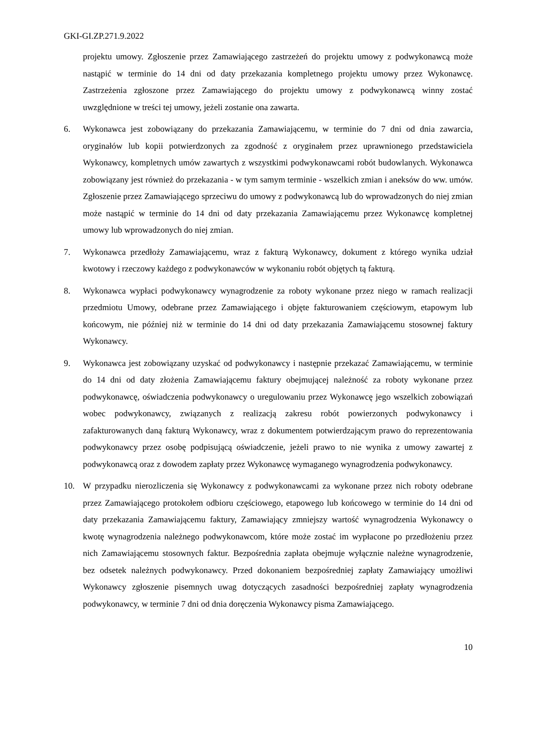GKI-GI.ZP.271.9.2022
projektu umowy. Zgłoszenie przez Zamawiającego zastrzeżeń do projektu umowy z podwykonawcą może nastąpić w terminie do 14 dni od daty przekazania kompletnego projektu umowy przez Wykonawcę. Zastrzeżenia zgłoszone przez Zamawiającego do projektu umowy z podwykonawcą winny zostać uwzględnione w treści tej umowy, jeżeli zostanie ona zawarta.
6. Wykonawca jest zobowiązany do przekazania Zamawiającemu, w terminie do 7 dni od dnia zawarcia, oryginałów lub kopii potwierdzonych za zgodność z oryginałem przez uprawnionego przedstawiciela Wykonawcy, kompletnych umów zawartych z wszystkimi podwykonawcami robót budowlanych. Wykonawca zobowiązany jest również do przekazania - w tym samym terminie - wszelkich zmian i aneksów do ww. umów. Zgłoszenie przez Zamawiającego sprzeciwu do umowy z podwykonawcą lub do wprowadzonych do niej zmian może nastąpić w terminie do 14 dni od daty przekazania Zamawiającemu przez Wykonawcę kompletnej umowy lub wprowadzonych do niej zmian.
7. Wykonawca przedłoży Zamawiającemu, wraz z fakturą Wykonawcy, dokument z którego wynika udział kwotowy i rzeczowy każdego z podwykonawców w wykonaniu robót objętych tą fakturą.
8. Wykonawca wypłaci podwykonawcy wynagrodzenie za roboty wykonane przez niego w ramach realizacji przedmiotu Umowy, odebrane przez Zamawiającego i objęte fakturowaniem częściowym, etapowym lub końcowym, nie później niż w terminie do 14 dni od daty przekazania Zamawiającemu stosownej faktury Wykonawcy.
9. Wykonawca jest zobowiązany uzyskać od podwykonawcy i następnie przekazać Zamawiającemu, w terminie do 14 dni od daty złożenia Zamawiającemu faktury obejmującej należność za roboty wykonane przez podwykonawcę, oświadczenia podwykonawcy o uregulowaniu przez Wykonawcę jego wszelkich zobowiązań wobec podwykonawcy, związanych z realizacją zakresu robót powierzonych podwykonawcy i zafakturowanych daną fakturą Wykonawcy, wraz z dokumentem potwierdzającym prawo do reprezentowania podwykonawcy przez osobę podpisującą oświadczenie, jeżeli prawo to nie wynika z umowy zawartej z podwykonawcą oraz z dowodem zapłaty przez Wykonawcę wymaganego wynagrodzenia podwykonawcy.
10. W przypadku nierozliczenia się Wykonawcy z podwykonawcami za wykonane przez nich roboty odebrane przez Zamawiającego protokołem odbioru częściowego, etapowego lub końcowego w terminie do 14 dni od daty przekazania Zamawiającemu faktury, Zamawiający zmniejszy wartość wynagrodzenia Wykonawcy o kwotę wynagrodzenia należnego podwykonawcom, które może zostać im wypłacone po przedłożeniu przez nich Zamawiającemu stosownych faktur. Bezpośrednia zapłata obejmuje wyłącznie należne wynagrodzenie, bez odsetek należnych podwykonawcy. Przed dokonaniem bezpośredniej zapłaty Zamawiający umożliwi Wykonawcy zgłoszenie pisemnych uwag dotyczących zasadności bezpośredniej zapłaty wynagrodzenia podwykonawcy, w terminie 7 dni od dnia doręczenia Wykonawcy pisma Zamawiającego.
10